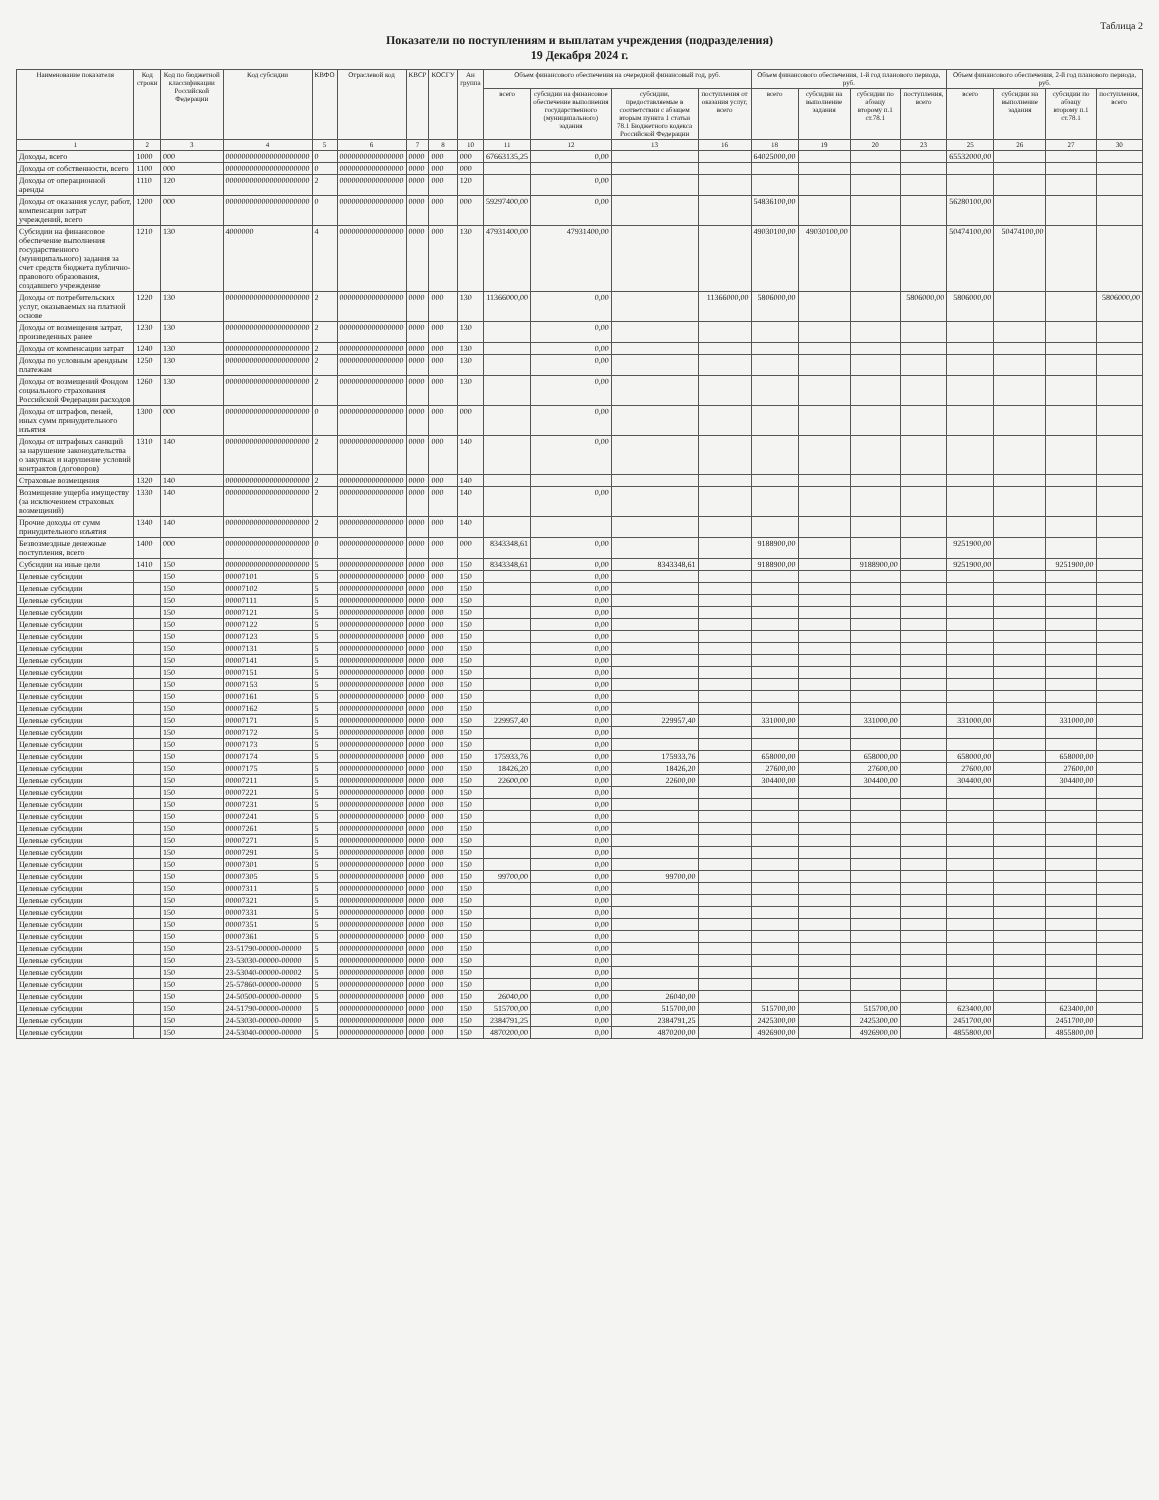Таблица 2
Показатели по поступлениям и выплатам учреждения (подразделения)
19 Декабря 2024 г.
| Наименование показателя | Код строки | Код по бюджетной классификации Российской Федерации | Код субсидии | КВФО | Отраслевой код | КВСР | КОСГУ | Ан группа | Объем финансового обеспечения на очередной финансовый год, руб. | | | | Объем финансового обеспечения, 1-й год планового периода, руб. | | | | Объем финансового обеспечения, 2-й год планового периода, руб. | | | |
| --- | --- | --- | --- | --- | --- | --- | --- | --- | --- | --- | --- | --- | --- | --- | --- | --- | --- | --- | --- | --- |
| | | | | | | | | | всего | субсидии на финансовое обеспечение выполнения государственного (муниципального) задания | субсидии, предоставляемые в соответствии с абзацем вторым пункта 1 статьи 78.1 Бюджетного кодекса Российской Федерации | поступления от оказания услуг, всего | всего | субсидии на выполнение задания | субсидии по абзацу второму п.1 ст.78.1 | поступления, всего | всего | субсидии на выполнение задания | субсидии по абзацу второму п.1 ст.78.1 | поступления, всего |
| 1 | 2 | 3 | 4 | 5 | 6 | 7 | 8 | 10 | 11 | 12 | 13 | 16 | 18 | 19 | 20 | 23 | 25 | 26 | 27 | 30 |
| Доходы, всего | 1000 | 000 | 000000000000000000000 | 0 | 0000000000000000 | 0000 | 000 | 000 | 67663135,25 | 0,00 | | | 64025000,00 | | | | 65532000,00 | | | |
| Доходы от собственности, всего | 1100 | 000 | 000000000000000000000 | 0 | 0000000000000000 | 0000 | 000 | 000 | | | | | | | | | | | | |
| Доходы от операционной аренды | 1110 | 120 | 000000000000000000000 | 2 | 0000000000000000 | 0000 | 000 | 120 | | 0,00 | | | | | | | | | | |
| Доходы от оказания услуг, работ, компенсации затрат учреждений, всего | 1200 | 000 | 000000000000000000000 | 0 | 0000000000000000 | 0000 | 000 | 000 | 59297400,00 | 0,00 | | | 54836100,00 | | | | 56280100,00 | | | |
| Субсидии на финансовое обеспечение выполнения государственного (муниципального) задания за счет средств бюджета публично-правового образования, создавшего учреждение | 1210 | 130 | 4000000 | 4 | 0000000000000000 | 0000 | 000 | 130 | 47931400,00 | 47931400,00 | | | 49030100,00 | 49030100,00 | | | 50474100,00 | 50474100,00 | | |
| Доходы от потребительских услуг, оказываемых на платной основе | 1220 | 130 | 000000000000000000000 | 2 | 0000000000000000 | 0000 | 000 | 130 | 11366000,00 | 0,00 | | 11366000,00 | 5806000,00 | | | 5806000,00 | 5806000,00 | | | 5806000,00 |
| Доходы от возмещения затрат, произведенных ранее | 1230 | 130 | 000000000000000000000 | 2 | 0000000000000000 | 0000 | 000 | 130 | | 0,00 | | | | | | | | | | |
| Доходы от компенсации затрат | 1240 | 130 | 000000000000000000000 | 2 | 0000000000000000 | 0000 | 000 | 130 | | 0,00 | | | | | | | | | | |
| Доходы по условным арендным платежам | 1250 | 130 | 000000000000000000000 | 2 | 0000000000000000 | 0000 | 000 | 130 | | 0,00 | | | | | | | | | | |
| Доходы от возмещений Фондом социального страхования Российской Федерации расходов | 1260 | 130 | 000000000000000000000 | 2 | 0000000000000000 | 0000 | 000 | 130 | | 0,00 | | | | | | | | | | |
| Доходы от штрафов, пеней, иных сумм принудительного изъятия | 1300 | 000 | 000000000000000000000 | 0 | 0000000000000000 | 0000 | 000 | 000 | | 0,00 | | | | | | | | | | |
| Доходы от штрафных санкций за нарушение законодательства о закупках и нарушение условий контрактов (договоров) | 1310 | 140 | 000000000000000000000 | 2 | 0000000000000000 | 0000 | 000 | 140 | | 0,00 | | | | | | | | | | |
| Страховые возмещения | 1320 | 140 | 000000000000000000000 | 2 | 0000000000000000 | 0000 | 000 | 140 | | | | | | | | | | | | |
| Возмещение ущерба имуществу (за исключением страховых возмещений) | 1330 | 140 | 000000000000000000000 | 2 | 0000000000000000 | 0000 | 000 | 140 | | 0,00 | | | | | | | | | | |
| Прочие доходы от сумм принудительного изъятия | 1340 | 140 | 000000000000000000000 | 2 | 0000000000000000 | 0000 | 000 | 140 | | | | | | | | | | | | |
| Безвозмездные денежные поступления, всего | 1400 | 000 | 000000000000000000000 | 0 | 0000000000000000 | 0000 | 000 | 000 | 8343348,61 | 0,00 | | | 9188900,00 | | | | 9251900,00 | | | |
| Субсидии на иные цели | 1410 | 150 | 000000000000000000000 | 5 | 0000000000000000 | 0000 | 000 | 150 | 8343348,61 | 0,00 | 8343348,61 | | 9188900,00 | | 9188900,00 | | 9251900,00 | | 9251900,00 | |
| Целевые субсидии | | 150 | 00007101 | 5 | 0000000000000000 | 0000 | 000 | 150 | | 0,00 | | | | | | | | | | |
| Целевые субсидии | | 150 | 00007102 | 5 | 0000000000000000 | 0000 | 000 | 150 | | 0,00 | | | | | | | | | | |
| Целевые субсидии | | 150 | 00007111 | 5 | 0000000000000000 | 0000 | 000 | 150 | | 0,00 | | | | | | | | | | |
| Целевые субсидии | | 150 | 00007121 | 5 | 0000000000000000 | 0000 | 000 | 150 | | 0,00 | | | | | | | | | | |
| Целевые субсидии | | 150 | 00007122 | 5 | 0000000000000000 | 0000 | 000 | 150 | | 0,00 | | | | | | | | | | |
| Целевые субсидии | | 150 | 00007123 | 5 | 0000000000000000 | 0000 | 000 | 150 | | 0,00 | | | | | | | | | | |
| Целевые субсидии | | 150 | 00007131 | 5 | 0000000000000000 | 0000 | 000 | 150 | | 0,00 | | | | | | | | | | |
| Целевые субсидии | | 150 | 00007141 | 5 | 0000000000000000 | 0000 | 000 | 150 | | 0,00 | | | | | | | | | | |
| Целевые субсидии | | 150 | 00007151 | 5 | 0000000000000000 | 0000 | 000 | 150 | | 0,00 | | | | | | | | | | |
| Целевые субсидии | | 150 | 00007153 | 5 | 0000000000000000 | 0000 | 000 | 150 | | 0,00 | | | | | | | | | | |
| Целевые субсидии | | 150 | 00007161 | 5 | 0000000000000000 | 0000 | 000 | 150 | | 0,00 | | | | | | | | | | |
| Целевые субсидии | | 150 | 00007162 | 5 | 0000000000000000 | 0000 | 000 | 150 | | 0,00 | | | | | | | | | | |
| Целевые субсидии | | 150 | 00007171 | 5 | 0000000000000000 | 0000 | 000 | 150 | 229957,40 | 0,00 | 229957,40 | | 331000,00 | | 331000,00 | | 331000,00 | | 331000,00 | |
| Целевые субсидии | | 150 | 00007172 | 5 | 0000000000000000 | 0000 | 000 | 150 | | 0,00 | | | | | | | | | | |
| Целевые субсидии | | 150 | 00007173 | 5 | 0000000000000000 | 0000 | 000 | 150 | | 0,00 | | | | | | | | | | |
| Целевые субсидии | | 150 | 00007174 | 5 | 0000000000000000 | 0000 | 000 | 150 | 175933,76 | 0,00 | 175933,76 | | 658000,00 | | 658000,00 | | 658000,00 | | 658000,00 | |
| Целевые субсидии | | 150 | 00007175 | 5 | 0000000000000000 | 0000 | 000 | 150 | 18426,20 | 0,00 | 18426,20 | | 27600,00 | | 27600,00 | | 27600,00 | | 27600,00 | |
| Целевые субсидии | | 150 | 00007211 | 5 | 0000000000000000 | 0000 | 000 | 150 | 22600,00 | 0,00 | 22600,00 | | 304400,00 | | 304400,00 | | 304400,00 | | 304400,00 | |
| Целевые субсидии | | 150 | 00007221 | 5 | 0000000000000000 | 0000 | 000 | 150 | | 0,00 | | | | | | | | | | |
| Целевые субсидии | | 150 | 00007231 | 5 | 0000000000000000 | 0000 | 000 | 150 | | 0,00 | | | | | | | | | | |
| Целевые субсидии | | 150 | 00007241 | 5 | 0000000000000000 | 0000 | 000 | 150 | | 0,00 | | | | | | | | | | |
| Целевые субсидии | | 150 | 00007261 | 5 | 0000000000000000 | 0000 | 000 | 150 | | 0,00 | | | | | | | | | | |
| Целевые субсидии | | 150 | 00007271 | 5 | 0000000000000000 | 0000 | 000 | 150 | | 0,00 | | | | | | | | | | |
| Целевые субсидии | | 150 | 00007291 | 5 | 0000000000000000 | 0000 | 000 | 150 | | 0,00 | | | | | | | | | | |
| Целевые субсидии | | 150 | 00007301 | 5 | 0000000000000000 | 0000 | 000 | 150 | | 0,00 | | | | | | | | | | |
| Целевые субсидии | | 150 | 00007305 | 5 | 0000000000000000 | 0000 | 000 | 150 | 99700,00 | 0,00 | 99700,00 | | | | | | | | | |
| Целевые субсидии | | 150 | 00007311 | 5 | 0000000000000000 | 0000 | 000 | 150 | | 0,00 | | | | | | | | | | |
| Целевые субсидии | | 150 | 00007321 | 5 | 0000000000000000 | 0000 | 000 | 150 | | 0,00 | | | | | | | | | | |
| Целевые субсидии | | 150 | 00007331 | 5 | 0000000000000000 | 0000 | 000 | 150 | | 0,00 | | | | | | | | | | |
| Целевые субсидии | | 150 | 00007351 | 5 | 0000000000000000 | 0000 | 000 | 150 | | 0,00 | | | | | | | | | | |
| Целевые субсидии | | 150 | 00007361 | 5 | 0000000000000000 | 0000 | 000 | 150 | | 0,00 | | | | | | | | | | |
| Целевые субсидии | | 150 | 23-51790-00000-00000 | 5 | 0000000000000000 | 0000 | 000 | 150 | | 0,00 | | | | | | | | | | |
| Целевые субсидии | | 150 | 23-53030-00000-00000 | 5 | 0000000000000000 | 0000 | 000 | 150 | | 0,00 | | | | | | | | | | |
| Целевые субсидии | | 150 | 23-53040-00000-00002 | 5 | 0000000000000000 | 0000 | 000 | 150 | | 0,00 | | | | | | | | | | |
| Целевые субсидии | | 150 | 25-57860-00000-00000 | 5 | 0000000000000000 | 0000 | 000 | 150 | | 0,00 | | | | | | | | | | |
| Целевые субсидии | | 150 | 24-50500-00000-00000 | 5 | 0000000000000000 | 0000 | 000 | 150 | 26040,00 | 0,00 | 26040,00 | | | | | | | | | |
| Целевые субсидии | | 150 | 24-51790-00000-00000 | 5 | 0000000000000000 | 0000 | 000 | 150 | 515700,00 | 0,00 | 515700,00 | | 515700,00 | | 515700,00 | | 623400,00 | | 623400,00 | |
| Целевые субсидии | | 150 | 24-53030-00000-00000 | 5 | 0000000000000000 | 0000 | 000 | 150 | 2384791,25 | 0,00 | 2384791,25 | | 2425300,00 | | 2425300,00 | | 2451700,00 | | 2451700,00 | |
| Целевые субсидии | | 150 | 24-53040-00000-00000 | 5 | 0000000000000000 | 0000 | 000 | 150 | 4870200,00 | 0,00 | 4870200,00 | | 4926900,00 | | 4926900,00 | | 4855800,00 | | 4855800,00 | |